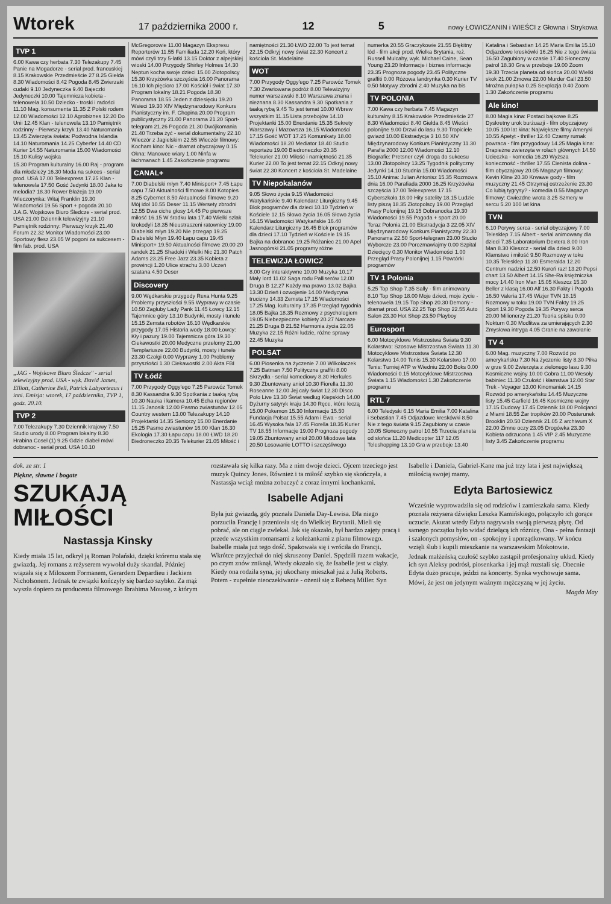Wtorek
17 października 2000 r. 12 5 nowy ŁOWICZANIN i WIEŚCI z Głowna i Strykowa
TVP 1
6.00 Kawa czy herbata 7.30 Telezakupy 7.45 Panie na Mogadorze - serial prod. francuskiej 8.15 Krakowskie Przedmieście 27 8.25 Giełda 8.30 Wiadomości 8.42 Pogoda 8.45 Zwierzaki cudaki 9.10 Jedyneczka 9.40 Bajeczki Jedyneczki 10.00 Tajemnicza kobieta - telenowela 10.50 Dziecko - troski i radości 11.10 Mag. konsumenta 11.35 Z Polski rodem 12.00 Wiadomości 12.10 Agrobiznes 12.20 Do Unii 12.45 Klan - telenowela 13.10 Pamiętnik rodzinny - Pierwszy krzyk 13.40 Naturomania 13.45 Zwierzęta świata: Podwodna Islandia 14.10 Naturomania 14.25 Cyberfer 14.40 CD Kurier 14.55 Naturomania 15.00 Wiadomości 15.10 Kulisy wojska
15.30 Program kulturalny 16.00 Raj - program dla młodzieży 16.30 Moda na sukces - serial prod. USA 17.00 Teleexpress 17.25 Klan - telenowela 17.50 Gość Jedynki 18.00 Jaka to melodia? 18.30 Rower Błażeja 19.00 Wieczorynka: Witaj Franklin 19.30 Wiadomości 19.56 Sport + pogoda 20.10 J.A.G. Wojskowe Biuro Śledcze - serial prod. USA 21.00 Dziennik telewizyjny 21.10 Pamiętnik rodzinny: Pierwszy krzyk 21.40 Forum 22.32 Monitor Wiadomości 23.00 Sportowy flesz 23.05 W pogoni za sukcesem - film fab. prod. USA
„JAG - Wojskowe Biuro Śledcze" - serial telewizyjny prod. USA - wyk. David James, Elliott, Catherine Bell, Patrick Labyorteaux i inni. Emisja: wtorek, 17 października, TVP 1, godz. 20.10.
TVP 2
7.00 Telezakupy 7.30 Dziennik krajowy 7.50 Studio urody 8.00 Program lokalny 8.30 Hrabina Cosel (1) 9.25 Gdzie diabeł mówi dobranoc - serial prod. USA 10.10 McGregorowie 11.00 Magazyn Ekspresu Reporterów 11.55 Familiada 12.20 Koń, który mówi czyli trzy 5-latki 13.15 Doktor z alpejskiej wioski 14.00 Przygody Shirley Holmes 14.30 Neptun kocha swoje dzieci 15.00 Złotopolscy 15.30 Krzyżówka szczęścia 16.00 Panorama 16.10 Ich pięcioro 17.00 Kościół i świat 17.30 Program lokalny 18.21 Pogoda 18.30 Panorama 18.55 Jeden z dziesięciu 19.20 Wsieci 19.30 XIV Międzynarodowy Konkurs Pianistyczny im. F. Chopina 20.00 Program publicystyczny 21.00 Panorama 21.20 Sport-telegram 21.26 Pogoda 21.30 Dwójkomania 21.40 Trzeba żyć - serial dokumentalny 22.10 Wieczór z Jagielskim 22.55 Wieczór filmowy: Kocham kino: Nic - dramat obyczajowy 0.15 Okna: Manowce wiary 1.00 Ninfa w łachmanach 1.45 Zakończenie programu
CANAL+
7.00 Diabelski młyn 7.40 Minisport+ 7.45 Łapu capu 7.50 Aktualności filmowe 8.00 Kotopies 8.25 Cybernet 8.50 Aktualności filmowe 9.20 Mój idol 10.55 Deser 11.15 Wersety zbrodni 12.55 Dwa ciche głosy 14.45 Po pierwsze miłość 16.15 W środku lata 17.40 Wielki szlak krokodyli 18.35 Nieustraszeni ratownicy 19.00 Diabelski młyn 19.20 Nie przegap 19.25 Diabelski Młyn 19.40 Łapu capu 19.45 Minisport+ 19.50 Aktualności filmowe 20.00 20 randek 21.25 Shadoki i Wielki Nic 21.30 Patch Adams 23.25 Free Jazz 23.35 Kobieta z prowincji 1.20 Ulice strachu 3.00 Uczeń szatana 4.50 Deser
Discovery
9.00 Wędkarskie przygody Rexa Hunta 9.25 Problemy przyszłości 9.55 Wyprawy w czasie 10.50 Zagłuby Lady Pank 11.45 Łowcy 12.15 Tajemnice góry 13.10 Budynki, mosty i tunele 15.15 Zemsta robotów 16.10 Wędkarskie przygody 17.05 Historia wody 18.00 Łowcy: Kły i pazury 19.00 Tajemnicza góra 19.30 Ciekawostki 20.00 Medyczne przełomy 21.00 Templariusze 22.00 Budynki, mosty i tunele 23.30 Czołgi 0.00 Wyprawy 1.00 Problemy przyszłości 1.30 Ciekawostki 2.00 Akta FBI
TV Łódź
7.00 Przygody Oggy'ego 7.25 Parowóz Tomek 8.30 Kassandra 9.30 Spotkania z taaką rybą 10.30 Nauka i kamera 10.45 Echa regionów 11.15 Janosik 12.00 Pasmo zwiastunów 12.05 Country western 13.00 Telezakupy 14.10 Projektanki 14.35 Seniorzy 15.00 Enerdanie 15.25 Pasmo zwiastunów 16.00 Klan 16.30 Ekologia 17.30 Łapu capu 18.00 ŁWD 18.20 Biedroneczko 20.35 Telekurier 21.05 Miłość i namiętności 21.30 ŁWD 22.00 To jest temat 22.15 Odkryj nowy świat 22.30 Koncert z kościoła St. Madelaine
WOT
7.00 Przygody Oggy'ego 7.25 Parowóz Tomek 7.30 Zwariowana podróż 8.00 Telewizyjny numer warszawski 8.10 Warszawa znana i nieznana 8.30 Kassandra 9.30 Spotkania z taaką rybą 9.45 To jest temat 10.00 Wbrew wszystkim 11.15 Lista przebojów 14.10 Projektanki 15.00 Enerdanie 15.35 Sekrety Warszawy i Mazowsza 16.15 Wiadomości 17.15 Gość WOT 17.25 Komunikaty 18.00 Wiadomości 18.20 Mediator 18.40 Studio reportażu 19.00 Biedroneczko 20.35 Telekurier 21.00 Miłość i namiętność 21.35 Kurier 22.00 To jest temat 22.15 Odkryj nowy świat 22.30 Koncert z kościoła St. Madelaine
TV Niepokalanów
9.05 Słowo życia 9.15 Wiadomości Watykańskie 9.40 Kalendarz Liturgiczny 9.45 Blok programów dla dzieci 10.10 Tydzień w Kościele 12.15 Słowo życia 16.05 Słowo życia 16.15 Wiadomości Watykańskie 16.40 Kalendarz Liturgiczny 16.45 Blok programów dla dzieci 17.10 Tydzień w Kościele 19.15 Bajka na dobranoc 19.25 Różaniec 21.00 Apel Jasnogórski 21.05 programy różne
TELEWIZJA ŁOWICZ
8.00 Gry interaktywne 10.00 Muzyka 10.17 Mały lord 11.02 Saga rodu Palliserów 12.00 Druga B 12.27 Każdy ma prawo 13.02 Bajka 13.30 Dzień i ozwojenie 14.00 Medycyna trucizny 14.33 Zemsta 17.15 Wiadomości 17.25 Mag. kulturalny 17.35 Przegląd tygodnia 18.05 Bajka 18.35 Rozmowy z psychologiem 19.05 Niebezpieczne kobiety 20.27 Narcaze 21.25 Druga B 21.52 Harmonia życia 22.05 Muzyka 22.15 Różni ludzie, różne sprawy 22.45 Muzyka
POLSAT
6.00 Piosenka na życzenie 7.00 Wilkołaczek 7.25 Batman 7.50 Polityczne graffiti 8.00 Skrzydła - serial komediowy 8.30 Herkules 9.30 Zbuntowany anioł 10.30 Fiorella 11.30 Roseanne 12.00 Jej cały świat 12.30 Disco Polo Live 13.30 Świat według Kiepskich 14.00 Dyżurny satyryk kraju 14.30 Ręce, które leczą 15.00 Pokemon 15.30 Informacje 15.50 Fundacja Polsat 15.55 Adam i Ewa - serial 16.45 Wysoka fala 17.45 Fiorella 18.35 Kurier TV 18.55 Informacje 19.00 Prognoza pogody 19.05 Zbuntowany anioł 20.00 Miodowe lata 20.50 Losowanie LOTTO i szczęśliwego numerka 20.55 Graczykowie 21.55 Błękitny lód - film akcji prod. Wielka Brytania, reż. Russell Mulcahy, wyk. Michael Caine, Sean Young 23.20 Informacje i biznes informacje 23.35 Prognoza pogody 23.45 Polityczne graffiti 0.00 Różowa landrynka 0.30 Kurier TV 0.50 Motywy zbrodni 2.40 Muzyka na bis
TV POLONIA
7.00 Kawa czy herbata 7.45 Magazyn kulturalny 8.15 Krakowskie Przedmieście 27 8.30 Wiadomości 8.40 Giełda 8.45 Wieści polonijne 9.00 Drzwi do lasu 9.30 Tropiciele gwiazd 10.00 Ekstradycja 3 10.50 XIV Międzynarodowy Konkurs Pianistyczny 11.30 Parafia 2000 12.00 Wiadomości 12.10 Biografie: Pretsner czyli droga do sukcesu 13.00 Złotopolscy 13.25 Tygodnik polityczny Jedynki 14.10 Studnia 15.00 Wiadomości 15.10 Anima: Julian Antonisz 15.35 Rozmowa dnia 16.00 Parafiada 2000 16.25 Krzyżówka szczęścia 17.00 Teleexpress 17.15 Cyberszkoła 18.00 Hity satelity 18.15 Ludzie listy piszą 18.35 Złotopolscy 19.00 Przegląd Prasy Polonijnej 19.15 Dobranocka 19.30 Wiadomości 19.55 Pogoda + sport 20.00 Teraz Polonia 21.00 Ekstradycja 3 22.05 XIV Międzynarodowy Konkurs Pianistyczny 22.30 Panorama 22.50 Sport-telegram 23.00 Studio Wyborcze 23.00 Porozmawiajmy 0.00 Szpital Dziecięcy 0.30 Monitor Wiadomości 1.00 Przegląd Prasy Polonijnej 1.15 Powtórki programów
TV 1 Polonia
5.25 Top Shop 7.35 Sally - film animowany 8.10 Top Shop 18.00 Moje dzieci, moje życie - telenowela 19.15 Top Shop 20.30 Demony - dramat prod. USA 22.25 Top Shop 22.55 Auto Salon 23.30 Hot Shop 23.50 Playboy
Eurosport
6.00 Motocyklowe Mistrzostwa Świata 9.30 Kolarstwo: Szosowe Mistrzostwa Świata 11.30 Motocyklowe Mistrzostwa Świata 12.30 Kolarstwo 14.00 Tenis 15.30 Kolarstwo 17.00 Tenis: Turniej ATP w Wiedniu 22.00 Boks 0.00 Wiadomości 0.15 Motocyklowe Mistrzostwa Świata 1.15 Wiadomości 1.30 Zakończenie programu
RTL 7
6.00 Teledyski 6.15 Maria Emilia 7.00 Katalina i Sebastian 7.45 Odjazdowe kreskówki 8.50 Nie z tego świata 9.15 Zagubiony w czasie 10.05 Słoneczny patrol 10.55 Trzecia planeta od słońca 11.20 Medicopter 117 12.05 Teleshopping 13.10 Gra w przeboje 13.40 Katalina i Sebastian 14.25 Maria Emilia 15.10 Odjazdowe kreskówki 16.25 Nie z tego świata 16.50 Zagubiony w czasie 17.40 Słoneczny patrol 18.30 Gra w przeboje 19.00 Zoom 19.30 Trzecia planeta od słońca 20.00 Wielki skok 21.00 Zmowa 22.00 Murder Call 23.50 Mroźna pułapka 0.25 Sexplozja 0.40 Zoom 1.30 Zakończenie programu
Ale kino!
8.00 Magia kina: Postaci bajkowe 8.25 Dyskretny urok burżuazji - film obyczajowy 10.05 100 lat kina: Największe filmy Ameryki 10.55 Apetyt - thriller 12.40 Czarny rumak powraca - film przygodowy 14.25 Magia kina: Drapieżne zwierzęta w rolach głównych 14.50 Ucieczka - komedia 16.20 Wyższa konieczność - thriller 17.55 Cienista dolina - film obyczajowy 20.05 Magazyn filmowy: Kevin Kline 20.30 Krwawe gody - film muzyczny 21.45 Otrzymaj ostrzeżenie 23.30 Co lubią tygrysy? - komedia 0.55 Magazyn filmowy: Gwiezdne wrota 3.25 Szmery w sercu 5.20 100 lat kina
TVN
6.10 Porywy serca - serial obyczajowy 7.00 Telesklep 7.15 Albert - serial animowany dla dzieci 7.35 Laboratorium Dextera 8.00 Iron Man 8.30 Kleszcz - serial dla dzieci 9.00 Klamstwo i miłość 9.50 Rozmowy w toku 10.35 Telesklep 11.30 Esmeralda 12.20 Centrum nadziei 12.50 Kuroń raz! 13.20 Pepsi chart 13.50 Albert 14.15 She-Ra księżniczka mocy 14.40 Iron Man 15.05 Kleszcz 15.30 Beller z klasą 16.00 Alf 16.30 Fakty i Pogoda 16.50 Valeria 17.45 Wizjer TVN 18.15 Rozmowy w toku 19.00 TVN Fakty 19.25 Sport 19.30 Pogoda 19.35 Porywy serca 20.00 Milionerzy 21.20 Teoria spisku 0.00 Nokturn 0.30 Modlitwa za umierających 2.30 Zmysłowa intryga 4.05 Granie na zawołanie
TV 4
6.00 Mag. muzyczny 7.00 Rozwód po amerykańsku 7.30 Na życzenie listy 8.30 Piłka w grze 9.00 Zwierzęta z zielonego lasu 9.30 Kosmiczne wojny 10.00 Cobra 11.00 Wesoły babiniec 11.30 Czułość i kłamstwa 12.00 Star Trek - Voyager 13.00 Kinomaniak 14.15 Rozwód po amerykańsku 14.45 Muzyczne listy 15.45 Garfield 16.45 Kosmiczne wojny 17.15 Dudowy 17.45 Dziennik 18.00 Policjanci z Miami 18.55 Żar tropików 20.00 Posterunek Brooklin 20.50 Dziennik 21.05 Z archiwum X 22.00 Zimne oczy 23.05 Drogówka 23.30 Kobieta odrzucona 1.45 VIP 2.45 Muzyczne listy 3.45 Zakończenie programu
dok. ze str. 1
Piękne, sławne i bogate
SZUKAJĄ MIŁOŚCI
Nastassja Kinsky
Kiedy miała 15 lat, odkrył ją Roman Polański, dzięki któremu stała się gwiazdą. Jej romans z reżyserem wywołał duży skandal. Później wiązała się z Miloszem Formanem, Gerardem Depardieu i Jackiem Nicholsonem. Jednak te związki kończyły się bardzo szybko. Za mąż wyszła dopiero za producenta filmowego Ibrahima Moussę, z którym rozstawała się kilka razy. Ma z nim dwoje dzieci. Ojcem trzeciego jest muzyk Quincy Jones. Również i ta miłość szybko się skończyła, a Nastassja wciąż można zobaczyć z coraz innymi kochankami.
Isabelle Adjani
Była już gwiazdą, gdy poznała Daniela Day-Lewisa. Dla niego porzuciła Francję i przeniosła się do Wielkiej Brytanii. Mieli się pobrać, ale on ciągle zwlekał. Jak się okazało, był bardzo zajęty pracą i przede wszystkim romansami z koleżankami z planu filmowego. Isabelle miała już tego dość. Spakowała się i wróciła do Francji. Wkrótce przyjechał do niej skruszony Daniel. Spędzili razem wakacje, po czym znów zniknął. Wtedy okazało się, że Isabelle jest w ciąży. Kiedy ona rodziła syna, jej ukochany mieszkał już z Julią Roberts. Potem - zupełnie nieoczekiwanie - ożenił się z Rebecą Miller. Syn Isabelle i Daniela, Gabriel-Kane ma już trzy lata i jest największą miłością swojej mamy.
Edyta Bartosiewicz
Wcześnie wyprowadziła się od rodziców i zamieszkała sama. Kiedy poznała reżysera dźwięku Leszka Kamińskiego, połączyło ich gorące uczucie. Akurat wtedy Edyta nagrywała swoją pierwszą płytę. Od samego początku było widać dzielącą ich różnicę. Ona - pełna fantazji i szalonych pomysłów, on - spokojny i uporządkowany. W końcu wzięli ślub i kupili mieszkanie na warszawskim Mokotowie.
Jednak małżeńską czułość szybko zastąpił profesjonalny układ. Kiedy ich syn Aleksy podrósł, piosenkarka i jej mąż rozstali się. Obecnie Edyta dużo pracuje, jeździ na koncerty. Synka wychowuje sama.
Mówi, że jest on jedynym ważnym mężczyzną w jej życiu.
Magda May